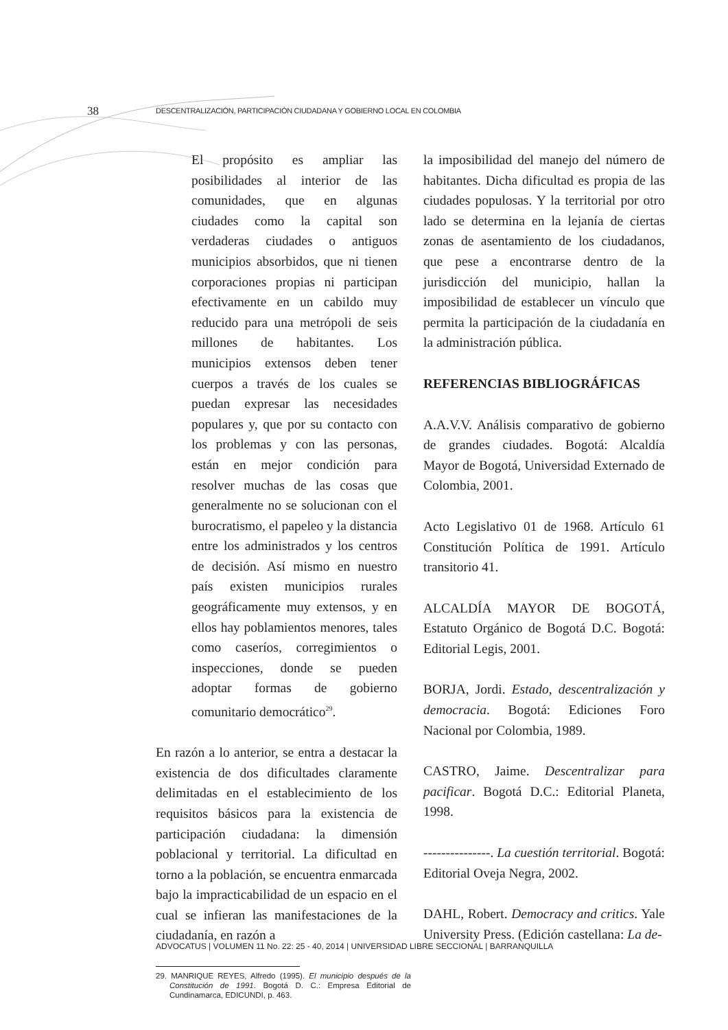38 DESCENTRALIZACIÓN, PARTICIPACIÓN CIUDADANA Y GOBIERNO LOCAL EN COLOMBIA
El propósito es ampliar las posibilidades al interior de las comunidades, que en algunas ciudades como la capital son verdaderas ciudades o antiguos municipios absorbidos, que ni tienen corporaciones propias ni participan efectivamente en un cabildo muy reducido para una metrópoli de seis millones de habitantes. Los municipios extensos deben tener cuerpos a través de los cuales se puedan expresar las necesidades populares y, que por su contacto con los problemas y con las personas, están en mejor condición para resolver muchas de las cosas que generalmente no se solucionan con el burocratismo, el papeleo y la distancia entre los administrados y los centros de decisión. Así mismo en nuestro país existen municipios rurales geográficamente muy extensos, y en ellos hay poblamientos menores, tales como caseríos, corregimientos o inspecciones, donde se pueden adoptar formas de gobierno comunitario democrático<sup>29</sup>.
En razón a lo anterior, se entra a destacar la existencia de dos dificultades claramente delimitadas en el establecimiento de los requisitos básicos para la existencia de participación ciudadana: la dimensión poblacional y territorial. La dificultad en torno a la población, se encuentra enmarcada bajo la impracticabilidad de un espacio en el cual se infieran las manifestaciones de la ciudadanía, en razón a
29. MANRIQUE REYES, Alfredo (1995). El municipio después de la Constitución de 1991. Bogotá D. C.: Empresa Editorial de Cundinamarca, EDICUNDI, p. 463.
la imposibilidad del manejo del número de habitantes. Dicha dificultad es propia de las ciudades populosas. Y la territorial por otro lado se determina en la lejanía de ciertas zonas de asentamiento de los ciudadanos, que pese a encontrarse dentro de la jurisdicción del municipio, hallan la imposibilidad de establecer un vínculo que permita la participación de la ciudadanía en la administración pública.
REFERENCIAS BIBLIOGRÁFICAS
A.A.V.V. Análisis comparativo de gobierno de grandes ciudades. Bogotá: Alcaldía Mayor de Bogotá, Universidad Externado de Colombia, 2001.
Acto Legislativo 01 de 1968. Artículo 61 Constitución Política de 1991. Artículo transitorio 41.
ALCALDÍA MAYOR DE BOGOTÁ, Estatuto Orgánico de Bogotá D.C. Bogotá: Editorial Legis, 2001.
BORJA, Jordi. Estado, descentralización y democracia. Bogotá: Ediciones Foro Nacional por Colombia, 1989.
CASTRO, Jaime. Descentralizar para pacificar. Bogotá D.C.: Editorial Planeta, 1998.
---------------. La cuestión territorial. Bogotá: Editorial Oveja Negra, 2002.
DAHL, Robert. Democracy and critics. Yale University Press. (Edición castellana: La de-
ADVOCATUS | VOLUMEN 11 No. 22: 25 - 40, 2014 | UNIVERSIDAD LIBRE SECCIONAL | BARRANQUILLA